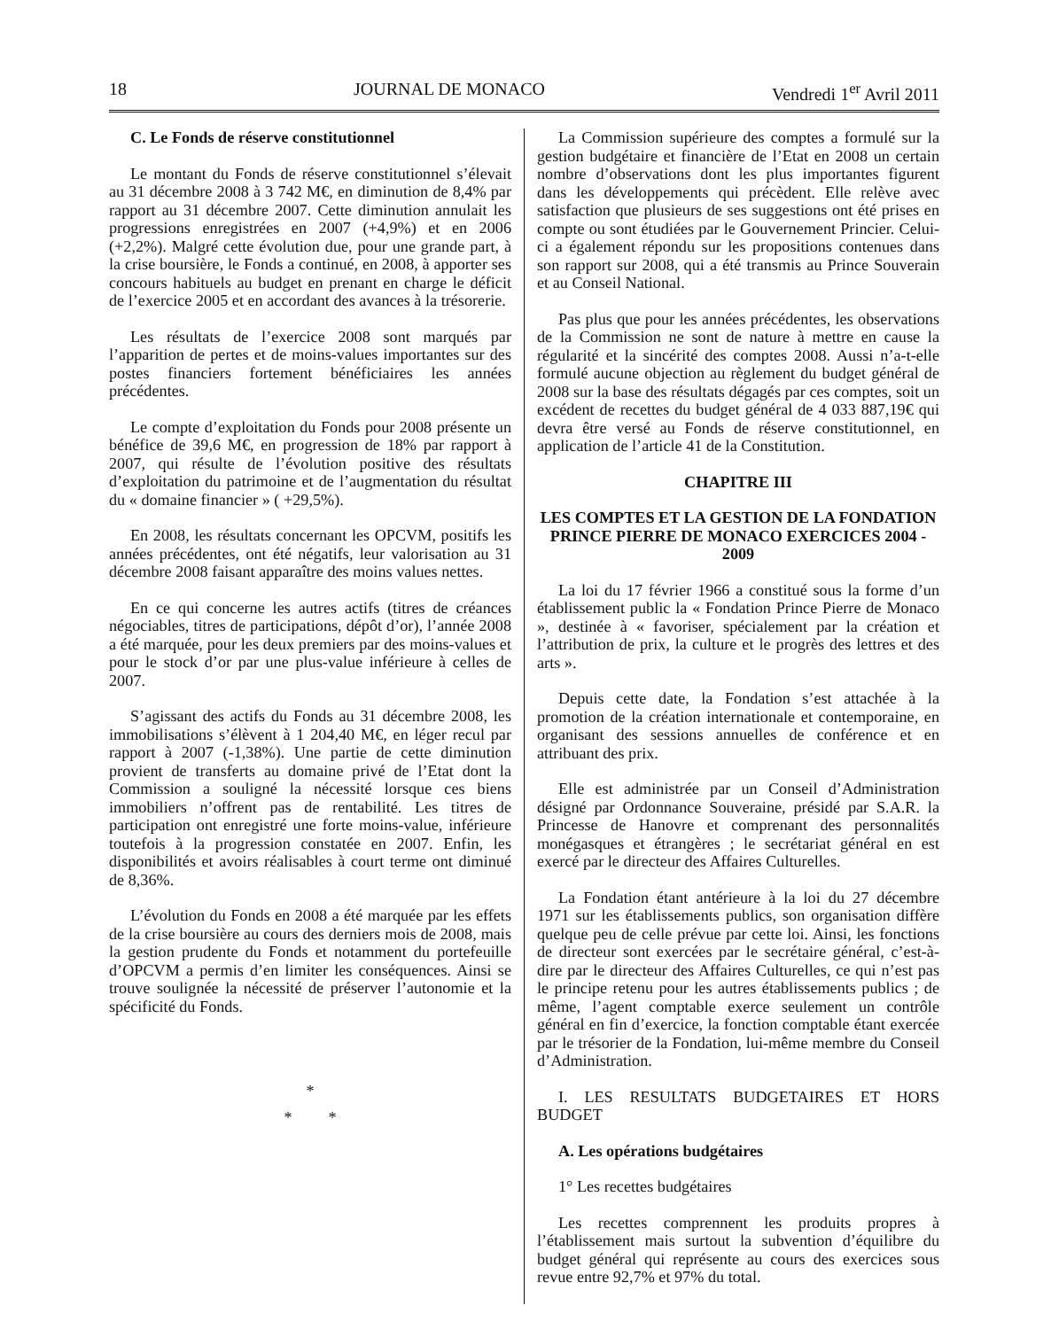18 JOURNAL DE MONACO Vendredi 1<sup>er</sup> Avril 2011
C. Le Fonds de réserve constitutionnel
Le montant du Fonds de réserve constitutionnel s’élevait au 31 décembre 2008 à 3 742 M€, en diminution de 8,4% par rapport au 31 décembre 2007. Cette diminution annulait les progressions enregistrées en 2007 (+4,9%) et en 2006 (+2,2%). Malgré cette évolution due, pour une grande part, à la crise boursière, le Fonds a continué, en 2008, à apporter ses concours habituels au budget en prenant en charge le déficit de l’exercice 2005 et en accordant des avances à la trésorerie.
Les résultats de l’exercice 2008 sont marqués par l’apparition de pertes et de moins-values importantes sur des postes financiers fortement bénéficiaires les années précédentes.
Le compte d’exploitation du Fonds pour 2008 présente un bénéfice de 39,6 M€, en progression de 18% par rapport à 2007, qui résulte de l’évolution positive des résultats d’exploitation du patrimoine et de l’augmentation du résultat du « domaine financier » ( +29,5%).
En 2008, les résultats concernant les OPCVM, positifs les années précédentes, ont été négatifs, leur valorisation au 31 décembre 2008 faisant apparaître des moins values nettes.
En ce qui concerne les autres actifs (titres de créances négociables, titres de participations, dépôt d’or), l’année 2008 a été marquée, pour les deux premiers par des moins-values et pour le stock d’or par une plus-value inférieure à celles de 2007.
S’agissant des actifs du Fonds au 31 décembre 2008, les immobilisations s’élèvent à 1 204,40 M€, en léger recul par rapport à 2007 (-1,38%). Une partie de cette diminution provient de transferts au domaine privé de l’Etat dont la Commission a souligné la nécessité lorsque ces biens immobiliers n’offrent pas de rentabilité. Les titres de participation ont enregistré une forte moins-value, inférieure toutefois à la progression constatée en 2007. Enfin, les disponibilités et avoirs réalisables à court terme ont diminué de 8,36%.
L’évolution du Fonds en 2008 a été marquée par les effets de la crise boursière au cours des derniers mois de 2008, mais la gestion prudente du Fonds et notamment du portefeuille d’OPCVM a permis d’en limiter les conséquences. Ainsi se trouve soulignée la nécessité de préserver l’autonomie et la spécificité du Fonds.
*
* *
La Commission supérieure des comptes a formulé sur la gestion budgétaire et financière de l’Etat en 2008 un certain nombre d’observations dont les plus importantes figurent dans les développements qui précèdent. Elle relève avec satisfaction que plusieurs de ses suggestions ont été prises en compte ou sont étudiées par le Gouvernement Princier. Celui-ci a également répondu sur les propositions contenues dans son rapport sur 2008, qui a été transmis au Prince Souverain et au Conseil National.
Pas plus que pour les années précédentes, les observations de la Commission ne sont de nature à mettre en cause la régularité et la sincérité des comptes 2008. Aussi n’a-t-elle formulé aucune objection au règlement du budget général de 2008 sur la base des résultats dégagés par ces comptes, soit un excédent de recettes du budget général de 4 033 887,19€ qui devra être versé au Fonds de réserve constitutionnel, en application de l’article 41 de la Constitution.
CHAPITRE III
LES COMPTES ET LA GESTION DE LA FONDATION PRINCE PIERRE DE MONACO EXERCICES 2004 - 2009
La loi du 17 février 1966 a constitué sous la forme d’un établissement public la « Fondation Prince Pierre de Monaco », destinée à « favoriser, spécialement par la création et l’attribution de prix, la culture et le progrès des lettres et des arts ».
Depuis cette date, la Fondation s’est attachée à la promotion de la création internationale et contemporaine, en organisant des sessions annuelles de conférence et en attribuant des prix.
Elle est administrée par un Conseil d’Administration désigné par Ordonnance Souveraine, présidé par S.A.R. la Princesse de Hanovre et comprenant des personnalités monégasques et étrangères ; le secrétariat général en est exercé par le directeur des Affaires Culturelles.
La Fondation étant antérieure à la loi du 27 décembre 1971 sur les établissements publics, son organisation diffère quelque peu de celle prévue par cette loi. Ainsi, les fonctions de directeur sont exercées par le secrétaire général, c’est-à-dire par le directeur des Affaires Culturelles, ce qui n’est pas le principe retenu pour les autres établissements publics ; de même, l’agent comptable exerce seulement un contrôle général en fin d’exercice, la fonction comptable étant exercée par le trésorier de la Fondation, lui-même membre du Conseil d’Administration.
I. LES RESULTATS BUDGETAIRES ET HORS BUDGET
A. Les opérations budgétaires
1° Les recettes budgétaires
Les recettes comprennent les produits propres à l’établissement mais surtout la subvention d’équilibre du budget général qui représente au cours des exercices sous revue entre 92,7% et 97% du total.